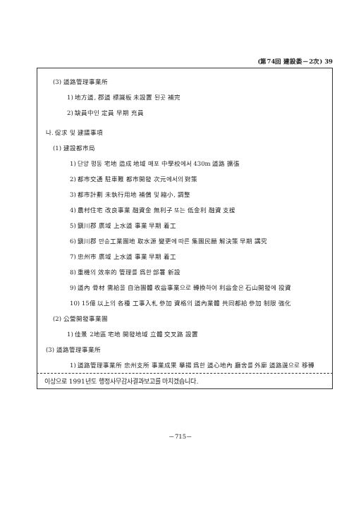(第74回 建設委－2次) 39
(3) 道路管理事業所
1) 地方道, 郡道 標識板 未設置 된곳 補完
2) 缺員中인 定員 早期 充員
나. 促求 및 建議事項
(1) 建設都市局
1) 단양 평동 宅地 造成 地域 매포 中學校에서 430m 道路 擴張
2) 都市交通 駐車難 都市開發 次元에서의 對策
3) 都市計劃 未執行用地 補償 및 縮小, 調整
4) 農村住宅 改良事業 融資金 無利子 또는 低金利 融資 支援
5) 鎭川郡 廣域 上水道 事業 早期 着工
6) 鎭川郡 만승工業團地 取水源 變更에 따른 集團民願 解決策 早期 講究
7) 忠州市 廣域 上水道 事業 早期 着工
8) 重機의 效率的 管理를 爲한 部署 新設
9) 道內 骨材 需給을 自治團體 收益事業으로 轉換하여 利益金은 石山開發에 投資
10) 15億 以上의 各種 工事入札 參加 資格의 道內業體 共同都給 參加 制限 強化
(2) 公營開發事業團
1) 佳景 2地區 宅地 開發地域 立體 交叉路 設置
(3) 道路管理事業所
1) 道路管理事業所 忠州支所 事業成果 擧揚 爲한 道心地內 廳舍를 外廓 道路邊으로 移轉
이상으로 1991년도 행정사무감사결과보고를 마치겠습니다.
－715－